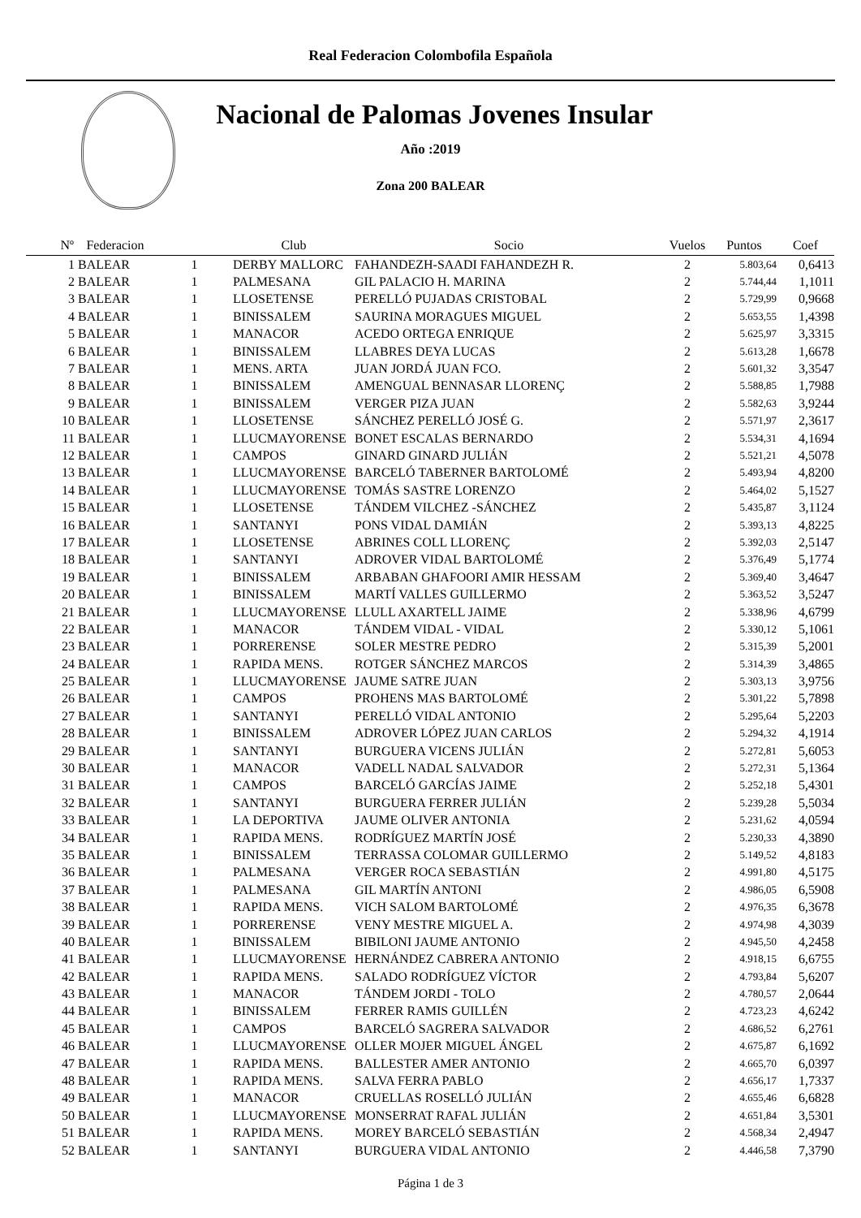Real Federacion Colombofila Española
Nacional de Palomas Jovenes Insular
Año :2019
Zona 200 BALEAR
| Nº | Federacion | | Club | Socio | Vuelos | Puntos | Coef |
| --- | --- | --- | --- | --- | --- | --- | --- |
| 1 | BALEAR | 1 | DERBY MALLORC | FAHANDEZH-SAADI FAHANDEZH R. | 2 | 5.803,64 | 0,6413 |
| 2 | BALEAR | 1 | PALMESANA | GIL PALACIO H. MARINA | 2 | 5.744,44 | 1,1011 |
| 3 | BALEAR | 1 | LLOSETENSE | PERELLÓ PUJADAS CRISTOBAL | 2 | 5.729,99 | 0,9668 |
| 4 | BALEAR | 1 | BINISSALEM | SAURINA MORAGUES MIGUEL | 2 | 5.653,55 | 1,4398 |
| 5 | BALEAR | 1 | MANACOR | ACEDO ORTEGA ENRIQUE | 2 | 5.625,97 | 3,3315 |
| 6 | BALEAR | 1 | BINISSALEM | LLABRES DEYA LUCAS | 2 | 5.613,28 | 1,6678 |
| 7 | BALEAR | 1 | MENS. ARTA | JUAN JORDÁ JUAN FCO. | 2 | 5.601,32 | 3,3547 |
| 8 | BALEAR | 1 | BINISSALEM | AMENGUAL BENNASAR LLORENÇ | 2 | 5.588,85 | 1,7988 |
| 9 | BALEAR | 1 | BINISSALEM | VERGER PIZA JUAN | 2 | 5.582,63 | 3,9244 |
| 10 | BALEAR | 1 | LLOSETENSE | SÁNCHEZ PERELLÓ JOSÉ G. | 2 | 5.571,97 | 2,3617 |
| 11 | BALEAR | 1 | LLUCMAYORENSE | BONET ESCALAS BERNARDO | 2 | 5.534,31 | 4,1694 |
| 12 | BALEAR | 1 | CAMPOS | GINARD GINARD JULIÁN | 2 | 5.521,21 | 4,5078 |
| 13 | BALEAR | 1 | LLUCMAYORENSE | BARCELÓ TABERNER BARTOLOMÉ | 2 | 5.493,94 | 4,8200 |
| 14 | BALEAR | 1 | LLUCMAYORENSE | TOMÁS SASTRE LORENZO | 2 | 5.464,02 | 5,1527 |
| 15 | BALEAR | 1 | LLOSETENSE | TÁNDEM VILCHEZ -SÁNCHEZ | 2 | 5.435,87 | 3,1124 |
| 16 | BALEAR | 1 | SANTANYI | PONS VIDAL DAMIÁN | 2 | 5.393,13 | 4,8225 |
| 17 | BALEAR | 1 | LLOSETENSE | ABRINES COLL LLORENÇ | 2 | 5.392,03 | 2,5147 |
| 18 | BALEAR | 1 | SANTANYI | ADROVER VIDAL BARTOLOMÉ | 2 | 5.376,49 | 5,1774 |
| 19 | BALEAR | 1 | BINISSALEM | ARBABAN GHAFOORI AMIR HESSAM | 2 | 5.369,40 | 3,4647 |
| 20 | BALEAR | 1 | BINISSALEM | MARTÍ VALLES GUILLERMO | 2 | 5.363,52 | 3,5247 |
| 21 | BALEAR | 1 | LLUCMAYORENSE | LLULL AXARTELL JAIME | 2 | 5.338,96 | 4,6799 |
| 22 | BALEAR | 1 | MANACOR | TÁNDEM VIDAL - VIDAL | 2 | 5.330,12 | 5,1061 |
| 23 | BALEAR | 1 | PORRERENSE | SOLER MESTRE PEDRO | 2 | 5.315,39 | 5,2001 |
| 24 | BALEAR | 1 | RAPIDA MENS. | ROTGER SÁNCHEZ MARCOS | 2 | 5.314,39 | 3,4865 |
| 25 | BALEAR | 1 | LLUCMAYORENSE | JAUME SATRE JUAN | 2 | 5.303,13 | 3,9756 |
| 26 | BALEAR | 1 | CAMPOS | PROHENS MAS BARTOLOMÉ | 2 | 5.301,22 | 5,7898 |
| 27 | BALEAR | 1 | SANTANYI | PERELLÓ VIDAL ANTONIO | 2 | 5.295,64 | 5,2203 |
| 28 | BALEAR | 1 | BINISSALEM | ADROVER LÓPEZ JUAN CARLOS | 2 | 5.294,32 | 4,1914 |
| 29 | BALEAR | 1 | SANTANYI | BURGUERA VICENS JULIÁN | 2 | 5.272,81 | 5,6053 |
| 30 | BALEAR | 1 | MANACOR | VADELL NADAL SALVADOR | 2 | 5.272,31 | 5,1364 |
| 31 | BALEAR | 1 | CAMPOS | BARCELÓ GARCÍAS JAIME | 2 | 5.252,18 | 5,4301 |
| 32 | BALEAR | 1 | SANTANYI | BURGUERA FERRER JULIÁN | 2 | 5.239,28 | 5,5034 |
| 33 | BALEAR | 1 | LA DEPORTIVA | JAUME OLIVER ANTONIA | 2 | 5.231,62 | 4,0594 |
| 34 | BALEAR | 1 | RAPIDA MENS. | RODRÍGUEZ MARTÍN JOSÉ | 2 | 5.230,33 | 4,3890 |
| 35 | BALEAR | 1 | BINISSALEM | TERRASSA COLOMAR GUILLERMO | 2 | 5.149,52 | 4,8183 |
| 36 | BALEAR | 1 | PALMESANA | VERGER ROCA SEBASTIÁN | 2 | 4.991,80 | 4,5175 |
| 37 | BALEAR | 1 | PALMESANA | GIL MARTÍN ANTONI | 2 | 4.986,05 | 6,5908 |
| 38 | BALEAR | 1 | RAPIDA MENS. | VICH SALOM BARTOLOMÉ | 2 | 4.976,35 | 6,3678 |
| 39 | BALEAR | 1 | PORRERENSE | VENY MESTRE MIGUEL A. | 2 | 4.974,98 | 4,3039 |
| 40 | BALEAR | 1 | BINISSALEM | BIBILONI JAUME ANTONIO | 2 | 4.945,50 | 4,2458 |
| 41 | BALEAR | 1 | LLUCMAYORENSE | HERNÁNDEZ CABRERA ANTONIO | 2 | 4.918,15 | 6,6755 |
| 42 | BALEAR | 1 | RAPIDA MENS. | SALADO RODRÍGUEZ VÍCTOR | 2 | 4.793,84 | 5,6207 |
| 43 | BALEAR | 1 | MANACOR | TÁNDEM JORDI - TOLO | 2 | 4.780,57 | 2,0644 |
| 44 | BALEAR | 1 | BINISSALEM | FERRER RAMIS GUILLÉN | 2 | 4.723,23 | 4,6242 |
| 45 | BALEAR | 1 | CAMPOS | BARCELÓ SAGRERA SALVADOR | 2 | 4.686,52 | 6,2761 |
| 46 | BALEAR | 1 | LLUCMAYORENSE | OLLER MOJER MIGUEL ÁNGEL | 2 | 4.675,87 | 6,1692 |
| 47 | BALEAR | 1 | RAPIDA MENS. | BALLESTER AMER ANTONIO | 2 | 4.665,70 | 6,0397 |
| 48 | BALEAR | 1 | RAPIDA MENS. | SALVA FERRA PABLO | 2 | 4.656,17 | 1,7337 |
| 49 | BALEAR | 1 | MANACOR | CRUELLAS ROSELLÓ JULIÁN | 2 | 4.655,46 | 6,6828 |
| 50 | BALEAR | 1 | LLUCMAYORENSE | MONSERRAT RAFAL JULIÁN | 2 | 4.651,84 | 3,5301 |
| 51 | BALEAR | 1 | RAPIDA MENS. | MOREY BARCELÓ SEBASTIÁN | 2 | 4.568,34 | 2,4947 |
| 52 | BALEAR | 1 | SANTANYI | BURGUERA VIDAL ANTONIO | 2 | 4.446,58 | 7,3790 |
Página 1 de 3